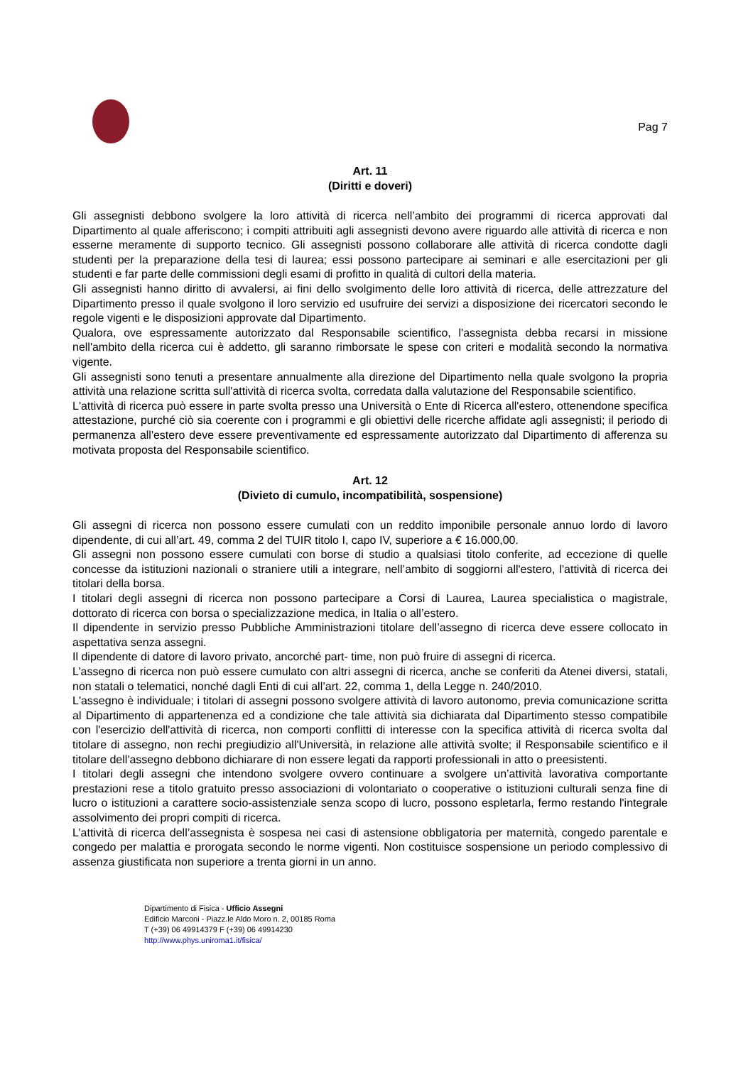Pag 7
Art. 11
(Diritti e doveri)
Gli assegnisti debbono svolgere la loro attività di ricerca nell’ambito dei programmi di ricerca approvati dal Dipartimento al quale afferiscono; i compiti attribuiti agli assegnisti devono avere riguardo alle attività di ricerca e non esserne meramente di supporto tecnico. Gli assegnisti possono collaborare alle attività di ricerca condotte dagli studenti per la preparazione della tesi di laurea; essi possono partecipare ai seminari e alle esercitazioni per gli studenti e far parte delle commissioni degli esami di profitto in qualità di cultori della materia.
Gli assegnisti hanno diritto di avvalersi, ai fini dello svolgimento delle loro attività di ricerca, delle attrezzature del Dipartimento presso il quale svolgono il loro servizio ed usufruire dei servizi a disposizione dei ricercatori secondo le regole vigenti e le disposizioni approvate dal Dipartimento.
Qualora, ove espressamente autorizzato dal Responsabile scientifico, l'assegnista debba recarsi in missione nell'ambito della ricerca cui è addetto, gli saranno rimborsate le spese con criteri e modalità secondo la normativa vigente.
Gli assegnisti sono tenuti a presentare annualmente alla direzione del Dipartimento nella quale svolgono la propria attività una relazione scritta sull'attività di ricerca svolta, corredata dalla valutazione del Responsabile scientifico.
L'attività di ricerca può essere in parte svolta presso una Università o Ente di Ricerca all'estero, ottenendone specifica attestazione, purché ciò sia coerente con i programmi e gli obiettivi delle ricerche affidate agli assegnisti; il periodo di permanenza all'estero deve essere preventivamente ed espressamente autorizzato dal Dipartimento di afferenza su motivata proposta del Responsabile scientifico.
Art. 12
(Divieto di cumulo, incompatibilità, sospensione)
Gli assegni di ricerca non possono essere cumulati con un reddito imponibile personale annuo lordo di lavoro dipendente, di cui all’art. 49, comma 2 del TUIR titolo I, capo IV, superiore a € 16.000,00.
Gli assegni non possono essere cumulati con borse di studio a qualsiasi titolo conferite, ad eccezione di quelle concesse da istituzioni nazionali o straniere utili a integrare, nell’ambito di soggiorni all'estero, l'attività di ricerca dei titolari della borsa.
I titolari degli assegni di ricerca non possono partecipare a Corsi di Laurea, Laurea specialistica o magistrale, dottorato di ricerca con borsa o specializzazione medica, in Italia o all’estero.
Il dipendente in servizio presso Pubbliche Amministrazioni titolare dell’assegno di ricerca deve essere collocato in aspettativa senza assegni.
Il dipendente di datore di lavoro privato, ancorché part- time, non può fruire di assegni di ricerca.
L’assegno di ricerca non può essere cumulato con altri assegni di ricerca, anche se conferiti da Atenei diversi, statali, non statali o telematici, nonché dagli Enti di cui all’art. 22, comma 1, della Legge n. 240/2010.
L'assegno è individuale; i titolari di assegni possono svolgere attività di lavoro autonomo, previa comunicazione scritta al Dipartimento di appartenenza ed a condizione che tale attività sia dichiarata dal Dipartimento stesso compatibile con l'esercizio dell'attività di ricerca, non comporti conflitti di interesse con la specifica attività di ricerca svolta dal titolare di assegno, non rechi pregiudizio all'Università, in relazione alle attività svolte; il Responsabile scientifico e il titolare dell'assegno debbono dichiarare di non essere legati da rapporti professionali in atto o preesistenti.
I titolari degli assegni che intendono svolgere ovvero continuare a svolgere un’attività lavorativa comportante prestazioni rese a titolo gratuito presso associazioni di volontariato o cooperative o istituzioni culturali senza fine di lucro o istituzioni a carattere socio-assistenziale senza scopo di lucro, possono espletarla, fermo restando l'integrale assolvimento dei propri compiti di ricerca.
L’attività di ricerca dell’assegnista è sospesa nei casi di astensione obbligatoria per maternità, congedo parentale e congedo per malattia e prorogata secondo le norme vigenti. Non costituisce sospensione un periodo complessivo di assenza giustificata non superiore a trenta giorni in un anno.
Dipartimento di Fisica - Ufficio Assegni
Edificio Marconi - Piazz.le Aldo Moro n. 2, 00185 Roma
T (+39) 06 49914379 F (+39) 06 49914230
http://www.phys.uniroma1.it/fisica/